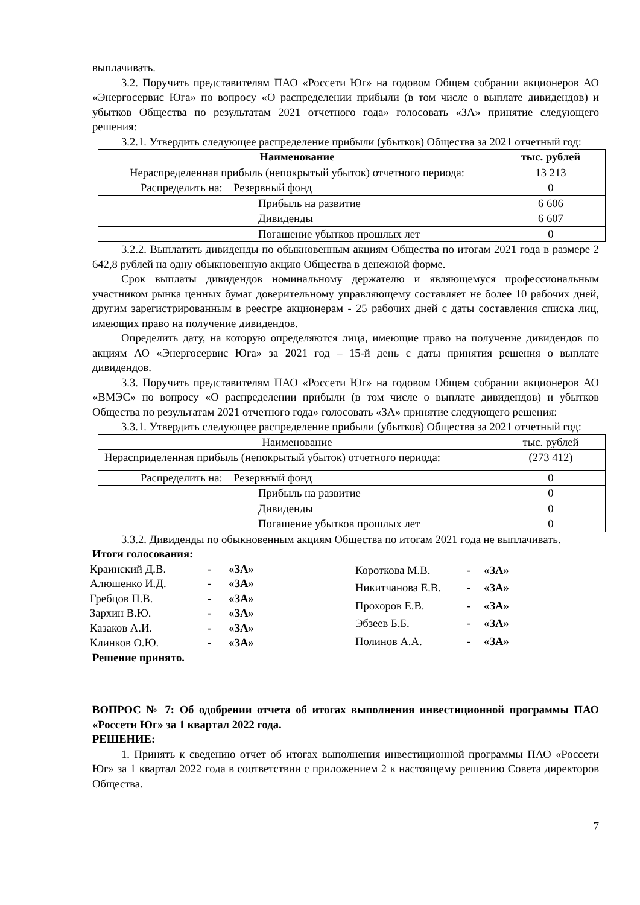выплачивать.
3.2. Поручить представителям ПАО «Россети Юг» на годовом Общем собрании акционеров АО «Энергосервис Юга» по вопросу «О распределении прибыли (в том числе о выплате дивидендов) и убытков Общества по результатам 2021 отчетного года» голосовать «ЗА» принятие следующего решения:
3.2.1. Утвердить следующее распределение прибыли (убытков) Общества за 2021 отчетный год:
| Наименование | тыс. рублей |
| Нераспределенная прибыль (непокрытый убыток) отчетного периода: | 13 213 |
| Распределить на: Резервный фонд | 0 |
| Прибыль на развитие | 6 606 |
| Дивиденды | 6 607 |
| Погашение убытков прошлых лет | 0 |
3.2.2. Выплатить дивиденды по обыкновенным акциям Общества по итогам 2021 года в размере 2 642,8 рублей на одну обыкновенную акцию Общества в денежной форме.
Срок выплаты дивидендов номинальному держателю и являющемуся профессиональным участником рынка ценных бумаг доверительному управляющему составляет не более 10 рабочих дней, другим зарегистрированным в реестре акционерам - 25 рабочих дней с даты составления списка лиц, имеющих право на получение дивидендов.
Определить дату, на которую определяются лица, имеющие право на получение дивидендов по акциям АО «Энергосервис Юга» за 2021 год – 15-й день с даты принятия решения о выплате дивидендов.
3.3. Поручить представителям ПАО «Россети Юг» на годовом Общем собрании акционеров АО «ВМЭС» по вопросу «О распределении прибыли (в том числе о выплате дивидендов) и убытков Общества по результатам 2021 отчетного года» голосовать «ЗА» принятие следующего решения:
3.3.1. Утвердить следующее распределение прибыли (убытков) Общества за 2021 отчетный год:
| Наименование | тыс. рублей |
| Нерасприделенная прибыль (непокрытый убыток) отчетного периода: | (273 412) |
| Распределить на: Резервный фонд | 0 |
| Прибыль на развитие | 0 |
| Дивиденды | 0 |
| Погашение убытков прошлых лет | 0 |
3.3.2. Дивиденды по обыкновенным акциям Общества по итогам 2021 года не выплачивать.
Итоги голосования:
| Краинский Д.В. | - | «ЗА» |
| Алюшенко И.Д. | - | «ЗА» |
| Гребцов П.В. | - | «ЗА» |
| Зархин В.Ю. | - | «ЗА» |
| Казаков А.И. | - | «ЗА» |
| Клинков О.Ю. | - | «ЗА» |
| Короткова М.В. | - | «ЗА» |
| Никитчанова Е.В. | - | «ЗА» |
| Прохоров Е.В. | - | «ЗА» |
| Эбзеев Б.Б. | - | «ЗА» |
| Полинов А.А. | - | «ЗА» |
Решение принято.
ВОПРОС № 7: Об одобрении отчета об итогах выполнения инвестиционной программы ПАО «Россети Юг» за 1 квартал 2022 года.
РЕШЕНИЕ:
1. Принять к сведению отчет об итогах выполнения инвестиционной программы ПАО «Россети Юг» за 1 квартал 2022 года в соответствии с приложением 2 к настоящему решению Совета директоров Общества.
7